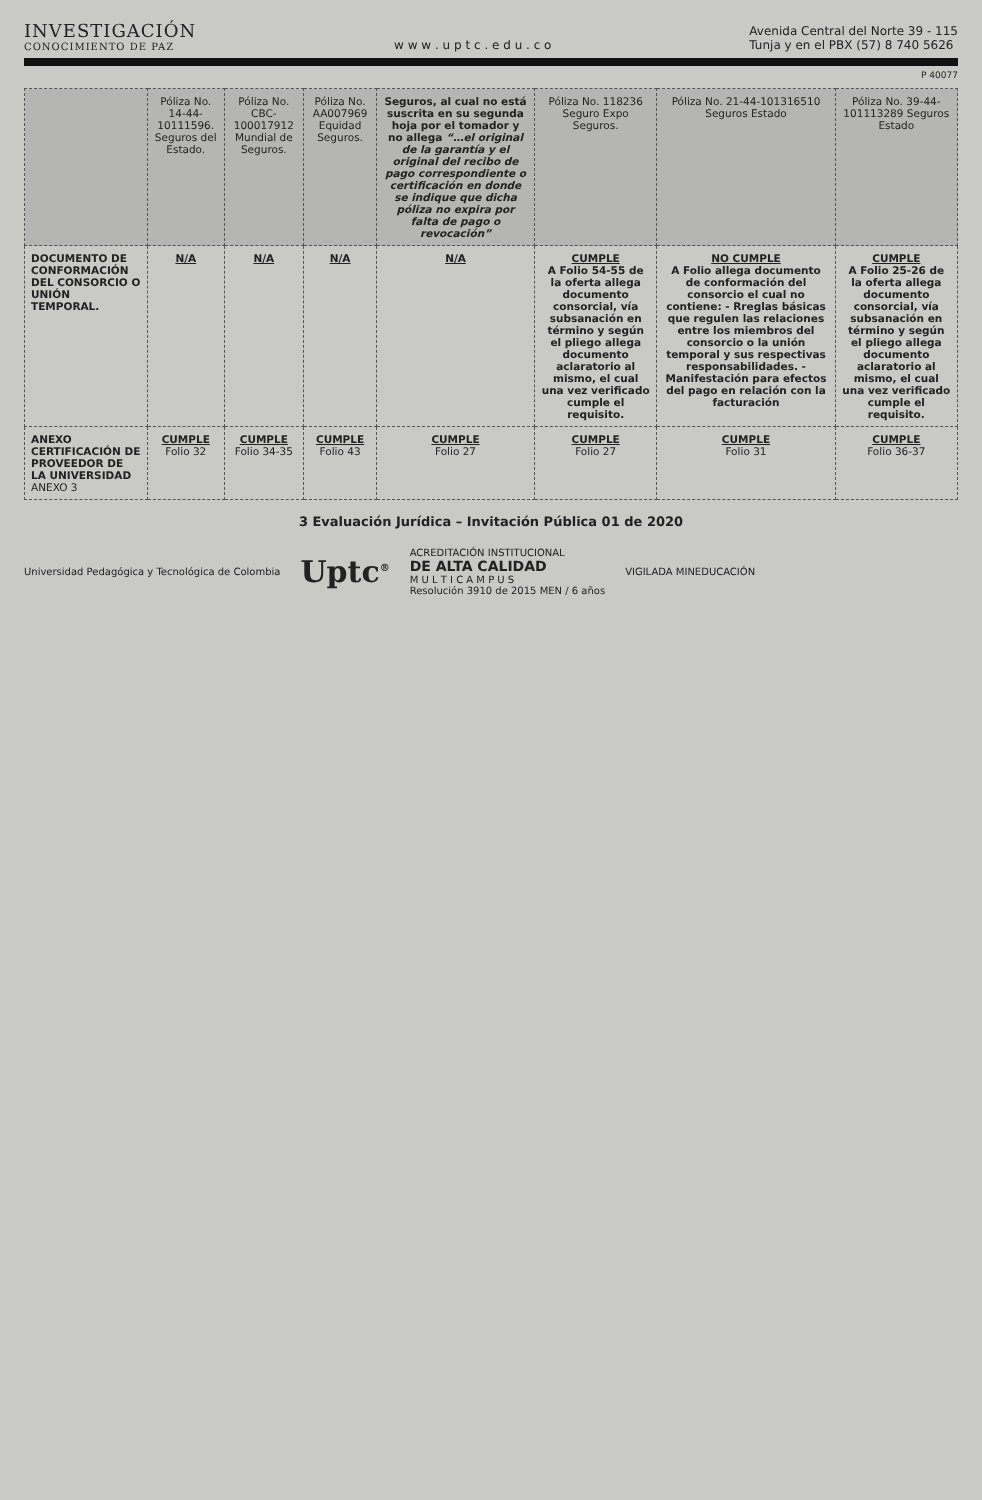INVESTIGACIÓN
CONOCIMIENTO DE PAZ
w w w . u p t c . e d u . c o
Avenida Central del Norte 39 - 115
Tunja y en el PBX (57) 8 740 5626
P 40077
| | Póliza No. 14-44-10111596. Seguros del Estado. | Póliza No. CBC-100017912 Mundial de Seguros. | Póliza No. AA007969 Equidad Seguros. | Seguros, al cual no está suscrita en su segunda hoja por el tomador y no allega “…el original de la garantía y el original del recibo de pago correspondiente o certificación en donde se indique que dicha póliza no expira por falta de pago o revocación” | Póliza No. 118236 Seguro Expo Seguros. | Póliza No. 21-44-101316510 Seguros Estado | Póliza No. 39-44-101113289 Seguros Estado |
| --- | --- | --- | --- | --- | --- | --- | --- |
| DOCUMENTO DE CONFORMACIÓN DEL CONSORCIO O UNIÓN TEMPORAL. | N/A | N/A | N/A | N/A | CUMPLE A Folio 54-55 de la oferta allega documento consorcial, vía subsanación en término y según el pliego allega documento aclaratorio al mismo, el cual una vez verificado cumple el requisito. | NO CUMPLE A Folio allega documento de conformación del consorcio el cual no contiene: - Rreglas básicas que regulen las relaciones entre los miembros del consorcio o la unión temporal y sus respectivas responsabilidades. - Manifestación para efectos del pago en relación con la facturación | CUMPLE A Folio 25-26 de la oferta allega documento consorcial, vía subsanación en término y según el pliego allega documento aclaratorio al mismo, el cual una vez verificado cumple el requisito. |
| ANEXO CERTIFICACIÓN DE PROVEEDOR DE LA UNIVERSIDAD ANEXO 3 | CUMPLE Folio 32 | CUMPLE Folio 34-35 | CUMPLE Folio 43 | CUMPLE Folio 27 | CUMPLE Folio 27 | CUMPLE Folio 31 | CUMPLE Folio 36-37 |
3 Evaluación Jurídica – Invitación Pública 01 de 2020
Universidad Pedagógica y Tecnológica de Colombia
Uptc<sup>®</sup>
ACREDITACIÓN INSTITUCIONAL
DE ALTA CALIDAD
M U L T I C A M P U S
Resolución 3910 de 2015 MEN / 6 años
VIGILADA MINEDUCACIÓN